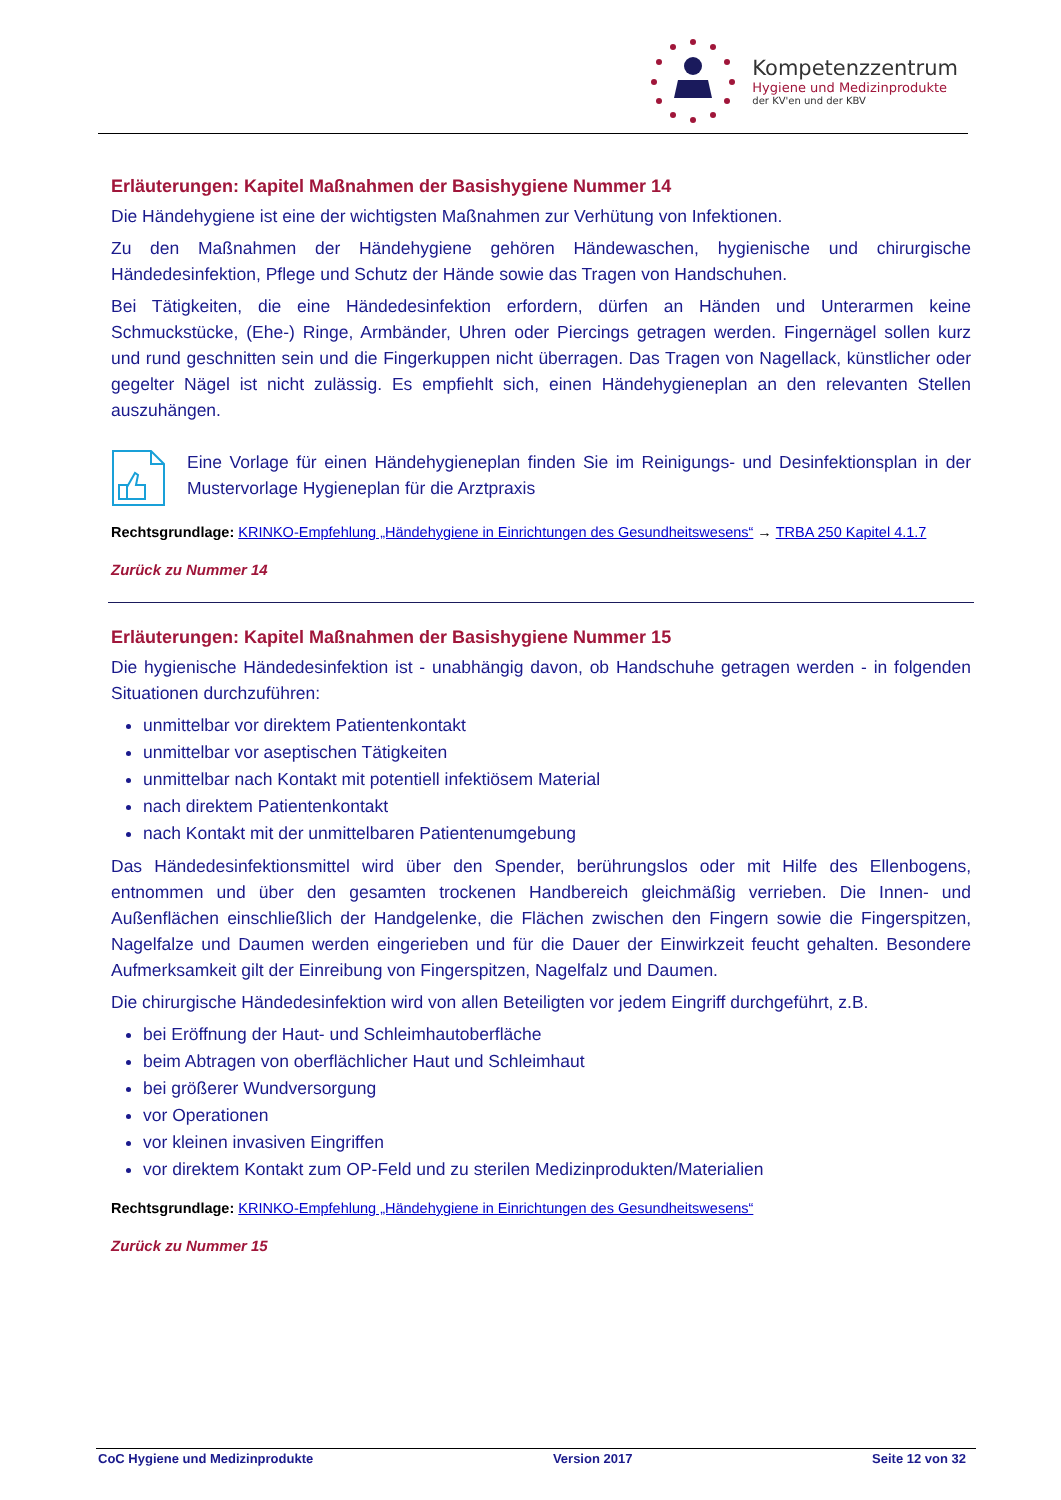Kompetenzzentrum
Hygiene und Medizinprodukte
der KV'en und der KBV
Erläuterungen: Kapitel Maßnahmen der Basishygiene Nummer 14
Die Händehygiene ist eine der wichtigsten Maßnahmen zur Verhütung von Infektionen.
Zu den Maßnahmen der Händehygiene gehören Händewaschen, hygienische und chirurgische Händedesinfektion, Pflege und Schutz der Hände sowie das Tragen von Handschuhen.
Bei Tätigkeiten, die eine Händedesinfektion erfordern, dürfen an Händen und Unterarmen keine Schmuckstücke, (Ehe-) Ringe, Armbänder, Uhren oder Piercings getragen werden. Fingernägel sollen kurz und rund geschnitten sein und die Fingerkuppen nicht überragen. Das Tragen von Nagellack, künstlicher oder gegelter Nägel ist nicht zulässig. Es empfiehlt sich, einen Händehygieneplan an den relevanten Stellen auszuhängen.
Eine Vorlage für einen Händehygieneplan finden Sie im Reinigungs- und Desinfektionsplan in der Mustervorlage Hygieneplan für die Arztpraxis
Rechtsgrundlage: KRINKO-Empfehlung „Händehygiene in Einrichtungen des Gesundheitswesens“ → TRBA 250 Kapitel 4.1.7
Zurück zu Nummer 14
Erläuterungen: Kapitel Maßnahmen der Basishygiene Nummer 15
Die hygienische Händedesinfektion ist - unabhängig davon, ob Handschuhe getragen werden - in folgenden Situationen durchzuführen:
unmittelbar vor direktem Patientenkontakt
unmittelbar vor aseptischen Tätigkeiten
unmittelbar nach Kontakt mit potentiell infektiösem Material
nach direktem Patientenkontakt
nach Kontakt mit der unmittelbaren Patientenumgebung
Das Händedesinfektionsmittel wird über den Spender, berührungslos oder mit Hilfe des Ellenbogens, entnommen und über den gesamten trockenen Handbereich gleichmäßig verrieben. Die Innen- und Außenflächen einschließlich der Handgelenke, die Flächen zwischen den Fingern sowie die Fingerspitzen, Nagelfalze und Daumen werden eingerieben und für die Dauer der Einwirkzeit feucht gehalten. Besondere Aufmerksamkeit gilt der Einreibung von Fingerspitzen, Nagelfalz und Daumen.
Die chirurgische Händedesinfektion wird von allen Beteiligten vor jedem Eingriff durchgeführt, z.B.
bei Eröffnung der Haut- und Schleimhautoberfläche
beim Abtragen von oberflächlicher Haut und Schleimhaut
bei größerer Wundversorgung
vor Operationen
vor kleinen invasiven Eingriffen
vor direktem Kontakt zum OP-Feld und zu sterilen Medizinprodukten/Materialien
Rechtsgrundlage: KRINKO-Empfehlung „Händehygiene in Einrichtungen des Gesundheitswesens“
Zurück zu Nummer 15
CoC Hygiene und Medizinprodukte Version 2017 Seite 12 von 32